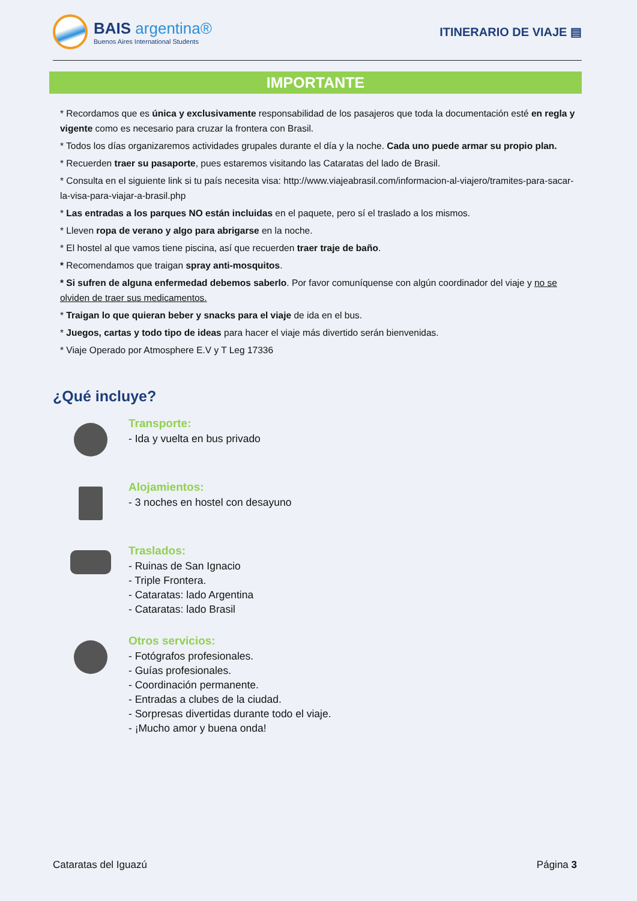BAIS argentina®
Buenos Aires International Students
ITINERARIO DE VIAJE ▤
IMPORTANTE
* Recordamos que es única y exclusivamente responsabilidad de los pasajeros que toda la documentación esté en regla y vigente como es necesario para cruzar la frontera con Brasil.
* Todos los días organizaremos actividades grupales durante el día y la noche. Cada uno puede armar su propio plan.
* Recuerden traer su pasaporte, pues estaremos visitando las Cataratas del lado de Brasil.
* Consulta en el siguiente link si tu país necesita visa: http://www.viajeabrasil.com/informacion-al-viajero/tramites-para-sacar-la-visa-para-viajar-a-brasil.php
* Las entradas a los parques NO están incluidas en el paquete, pero sí el traslado a los mismos.
* Lleven ropa de verano y algo para abrigarse en la noche.
* El hostel al que vamos tiene piscina, así que recuerden traer traje de baño.
* Recomendamos que traigan spray anti-mosquitos.
* Si sufren de alguna enfermedad debemos saberlo. Por favor comuníquense con algún coordinador del viaje y no se olviden de traer sus medicamentos.
* Traigan lo que quieran beber y snacks para el viaje de ida en el bus.
* Juegos, cartas y todo tipo de ideas para hacer el viaje más divertido serán bienvenidas.
* Viaje Operado por Atmosphere E.V y T Leg 17336
¿Qué incluye?
Transporte:
- Ida y vuelta en bus privado
Alojamientos:
- 3 noches en hostel con desayuno
Traslados:
- Ruinas de San Ignacio
- Triple Frontera.
- Cataratas: lado Argentina
- Cataratas: lado Brasil
Otros servicios:
- Fotógrafos profesionales.
- Guías profesionales.
- Coordinación permanente.
- Entradas a clubes de la ciudad.
- Sorpresas divertidas durante todo el viaje.
- ¡Mucho amor y buena onda!
Cataratas del Iguazú Página 3